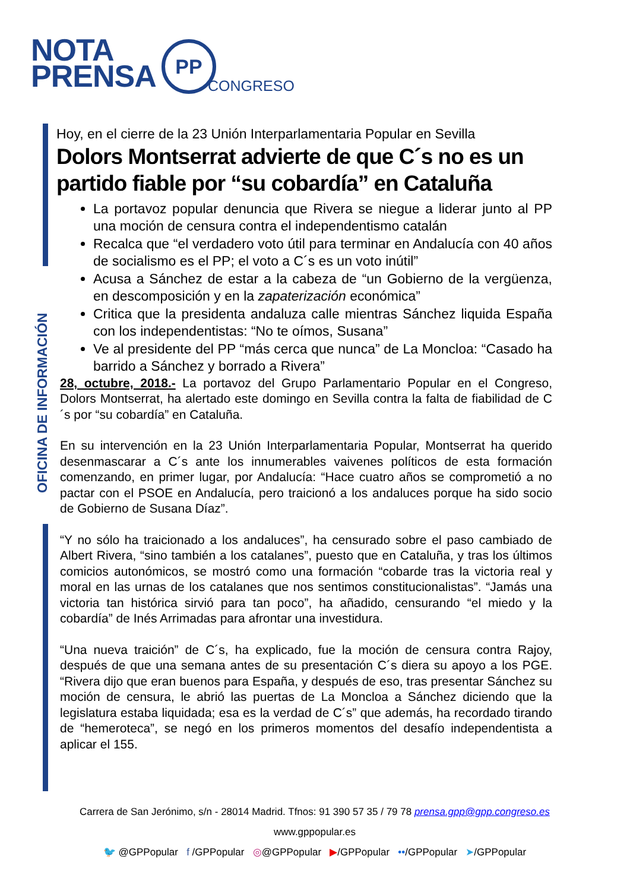NOTA
PRENSA
PP
CONGRESO
OFICINA DE INFORMACIÓN
Hoy, en el cierre de la 23 Unión Interparlamentaria Popular en Sevilla
Dolors Montserrat advierte de que C´s no es un partido fiable por “su cobardía” en Cataluña
La portavoz popular denuncia que Rivera se niegue a liderar junto al PP una moción de censura contra el independentismo catalán
Recalca que “el verdadero voto útil para terminar en Andalucía con 40 años de socialismo es el PP; el voto a C´s es un voto inútil”
Acusa a Sánchez de estar a la cabeza de “un Gobierno de la vergüenza, en descomposición y en la zapaterización económica”
Critica que la presidenta andaluza calle mientras Sánchez liquida España con los independentistas: “No te oímos, Susana”
Ve al presidente del PP “más cerca que nunca” de La Moncloa: “Casado ha barrido a Sánchez y borrado a Rivera”
28, octubre, 2018.- La portavoz del Grupo Parlamentario Popular en el Congreso, Dolors Montserrat, ha alertado este domingo en Sevilla contra la falta de fiabilidad de C´s por “su cobardía” en Cataluña.
En su intervención en la 23 Unión Interparlamentaria Popular, Montserrat ha querido desenmascarar a C´s ante los innumerables vaivenes políticos de esta formación comenzando, en primer lugar, por Andalucía: “Hace cuatro años se comprometió a no pactar con el PSOE en Andalucía, pero traicionó a los andaluces porque ha sido socio de Gobierno de Susana Díaz”.
“Y no sólo ha traicionado a los andaluces”, ha censurado sobre el paso cambiado de Albert Rivera, “sino también a los catalanes”, puesto que en Cataluña, y tras los últimos comicios autonómicos, se mostró como una formación “cobarde tras la victoria real y moral en las urnas de los catalanes que nos sentimos constitucionalistas”. “Jamás una victoria tan histórica sirvió para tan poco”, ha añadido, censurando “el miedo y la cobardía” de Inés Arrimadas para afrontar una investidura.
“Una nueva traición” de C´s, ha explicado, fue la moción de censura contra Rajoy, después de que una semana antes de su presentación C´s diera su apoyo a los PGE. “Rivera dijo que eran buenos para España, y después de eso, tras presentar Sánchez su moción de censura, le abrió las puertas de La Moncloa a Sánchez diciendo que la legislatura estaba liquidada; esa es la verdad de C´s” que además, ha recordado tirando de “hemeroteca”, se negó en los primeros momentos del desafío independentista a aplicar el 155.
Carrera de San Jerónimo, s/n - 28014 Madrid. Tfnos: 91 390 57 35 / 79 78 prensa.gpp@gpp.congreso.es
www.gppopular.es
🐦 @GPPopular f /GPPopular ◎@GPPopular ▶/GPPopular ••/GPPopular ➤/GPPopular